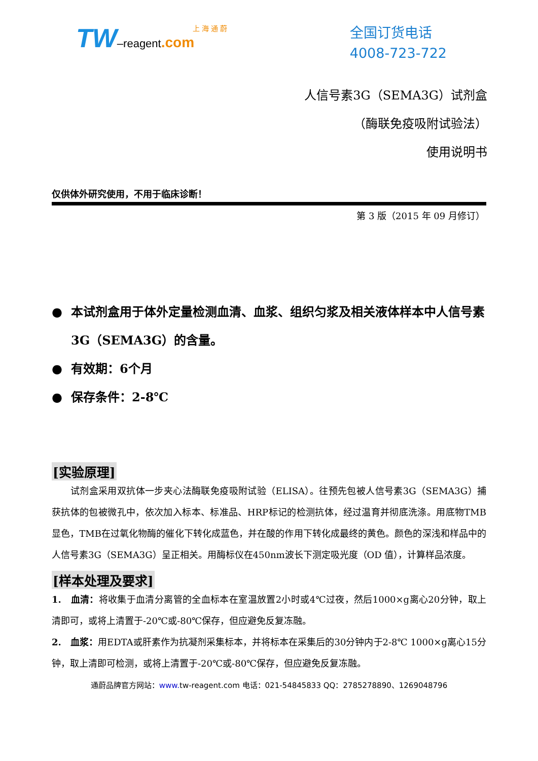上 海 通 蔚
TW–reagent.com
全国订货电话
4008-723-722
人信号素3G（SEMA3G）试剂盒
（酶联免疫吸附试验法）
使用说明书
仅供体外研究使用，不用于临床诊断！
第 3 版（2015 年 09 月修订）
● 本试剂盒用于体外定量检测血清、血浆、组织匀浆及相关液体样本中人信号素3G（SEMA3G）的含量。
● 有效期：6个月
● 保存条件：2-8℃
[实验原理]
　　试剂盒采用双抗体一步夹心法酶联免疫吸附试验（ELISA）。往预先包被人信号素3G（SEMA3G）捕获抗体的包被微孔中，依次加入标本、标准品、HRP标记的检测抗体，经过温育并彻底洗涤。用底物TMB显色，TMB在过氧化物酶的催化下转化成蓝色，并在酸的作用下转化成最终的黄色。颜色的深浅和样品中的人信号素3G（SEMA3G）呈正相关。用酶标仪在450nm波长下测定吸光度（OD 值），计算样品浓度。
[样本处理及要求]
1.　血清：将收集于血清分离管的全血标本在室温放置2小时或4℃过夜，然后1000×g离心20分钟，取上清即可，或将上清置于-20℃或-80℃保存，但应避免反复冻融。
2.　血浆：用EDTA或肝素作为抗凝剂采集标本，并将标本在采集后的30分钟内于2-8℃ 1000×g离心15分钟，取上清即可检测，或将上清置于-20℃或-80℃保存，但应避免反复冻融。
通蔚品牌官方网站：www. tw-reagent.com 电话：021-54845833 QQ：2785278890、1269048796